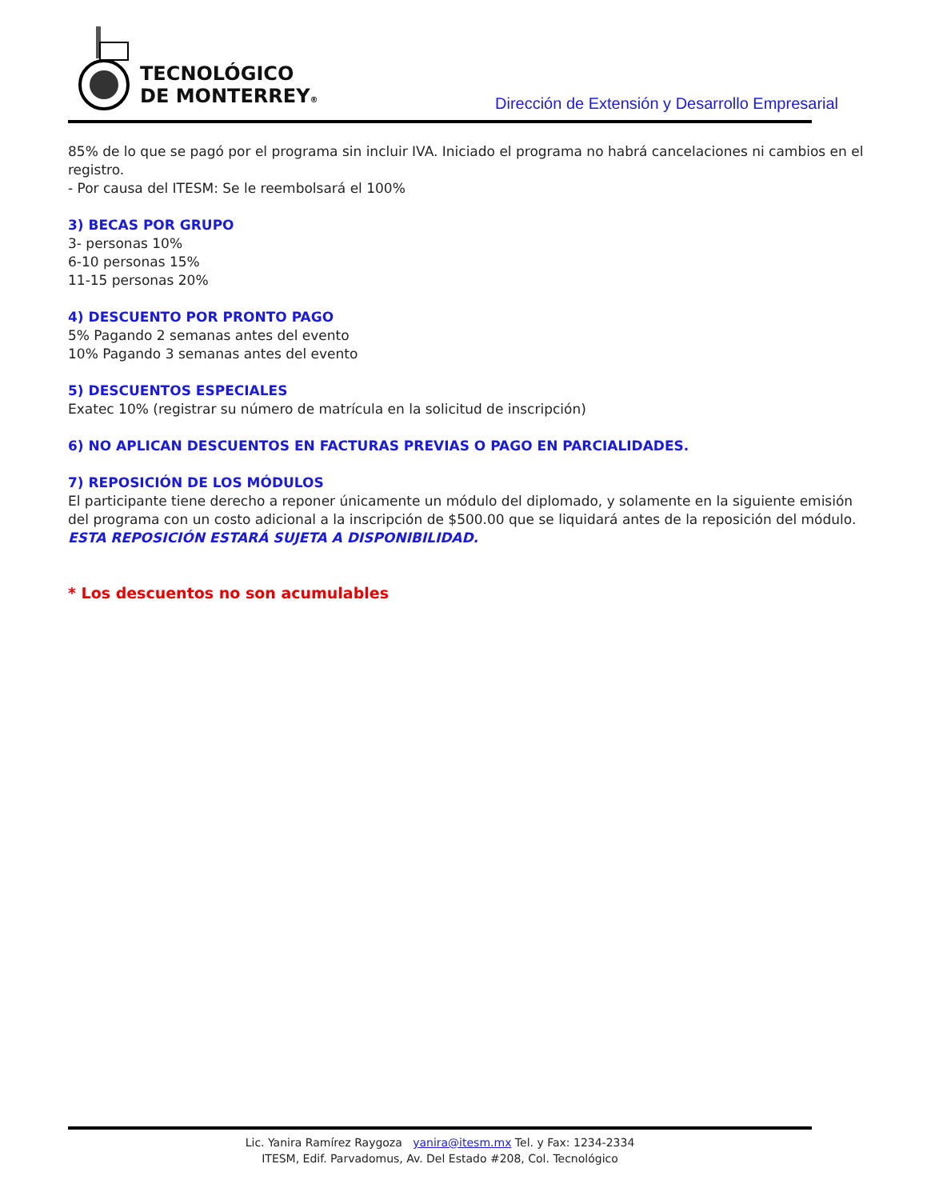TECNOLÓGICO
DE MONTERREY®
Dirección de Extensión y Desarrollo Empresarial
85% de lo que se pagó por el programa sin incluir IVA. Iniciado el programa no habrá cancelaciones ni cambios en el registro.
- Por causa del ITESM: Se le reembolsará el 100%
3) BECAS POR GRUPO
3- personas 10%
6-10 personas 15%
11-15 personas 20%
4) DESCUENTO POR PRONTO PAGO
5% Pagando 2 semanas antes del evento
10% Pagando 3 semanas antes del evento
5) DESCUENTOS ESPECIALES
Exatec 10% (registrar su número de matrícula en la solicitud de inscripción)
6) NO APLICAN DESCUENTOS EN FACTURAS PREVIAS O PAGO EN PARCIALIDADES.
7) REPOSICIÓN DE LOS MÓDULOS
El participante tiene derecho a reponer únicamente un módulo del diplomado, y solamente en la siguiente emisión del programa con un costo adicional a la inscripción de $500.00 que se liquidará antes de la reposición del módulo. ESTA REPOSICIÓN ESTARÁ SUJETA A DISPONIBILIDAD.
* Los descuentos no son acumulables
Lic. Yanira Ramírez Raygoza yanira@itesm.mx Tel. y Fax: 1234-2334
ITESM, Edif. Parvadomus, Av. Del Estado #208, Col. Tecnológico